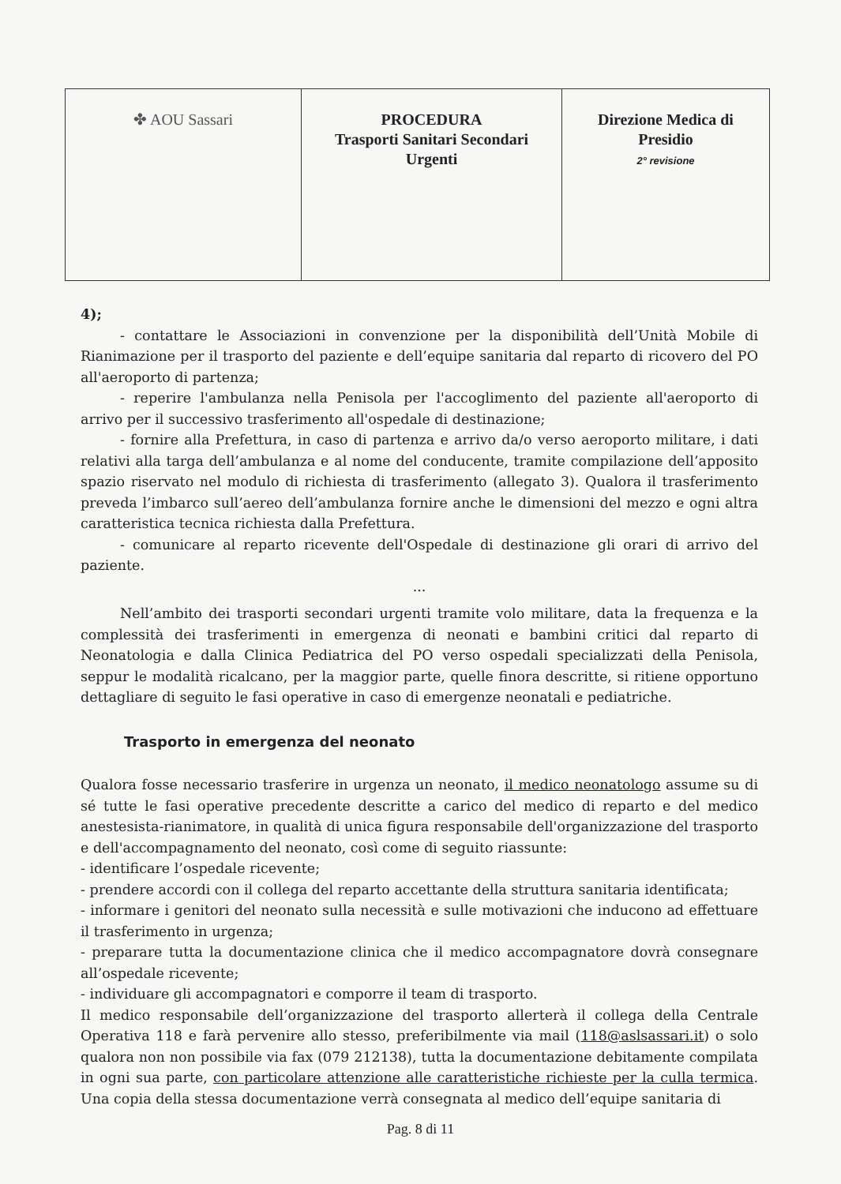| ✤ AOU Sassari | PROCEDURA Trasporti Sanitari Secondari Urgenti | Direzione Medica di Presidio 2° revisione |
4);
- contattare le Associazioni in convenzione per la disponibilità dell’Unità Mobile di Rianimazione per il trasporto del paziente e dell’equipe sanitaria dal reparto di ricovero del PO all'aeroporto di partenza;
- reperire l'ambulanza nella Penisola per l'accoglimento del paziente all'aeroporto di arrivo per il successivo trasferimento all'ospedale di destinazione;
- fornire alla Prefettura, in caso di partenza e arrivo da/o verso aeroporto militare, i dati relativi alla targa dell’ambulanza e al nome del conducente, tramite compilazione dell’apposito spazio riservato nel modulo di richiesta di trasferimento (allegato 3). Qualora il trasferimento preveda l’imbarco sull’aereo dell’ambulanza fornire anche le dimensioni del mezzo e ogni altra caratteristica tecnica richiesta dalla Prefettura.
- comunicare al reparto ricevente dell'Ospedale di destinazione gli orari di arrivo del paziente.
...
Nell’ambito dei trasporti secondari urgenti tramite volo militare, data la frequenza e la complessità dei trasferimenti in emergenza di neonati e bambini critici dal reparto di Neonatologia e dalla Clinica Pediatrica del PO verso ospedali specializzati della Penisola, seppur le modalità ricalcano, per la maggior parte, quelle finora descritte, si ritiene opportuno dettagliare di seguito le fasi operative in caso di emergenze neonatali e pediatriche.
Trasporto in emergenza del neonato
Qualora fosse necessario trasferire in urgenza un neonato, il medico neonatologo assume su di sé tutte le fasi operative precedente descritte a carico del medico di reparto e del medico anestesista-rianimatore, in qualità di unica figura responsabile dell'organizzazione del trasporto e dell'accompagnamento del neonato, così come di seguito riassunte:
- identificare l’ospedale ricevente;
- prendere accordi con il collega del reparto accettante della struttura sanitaria identificata;
- informare i genitori del neonato sulla necessità e sulle motivazioni che inducono ad effettuare il trasferimento in urgenza;
- preparare tutta la documentazione clinica che il medico accompagnatore dovrà consegnare all’ospedale ricevente;
- individuare gli accompagnatori e comporre il team di trasporto.
Il medico responsabile dell’organizzazione del trasporto allerterà il collega della Centrale Operativa 118 e farà pervenire allo stesso, preferibilmente via mail (118@aslsassari.it) o solo qualora non non possibile via fax (079 212138), tutta la documentazione debitamente compilata in ogni sua parte, con particolare attenzione alle caratteristiche richieste per la culla termica. Una copia della stessa documentazione verrà consegnata al medico dell’equipe sanitaria di
Pag. 8 di 11